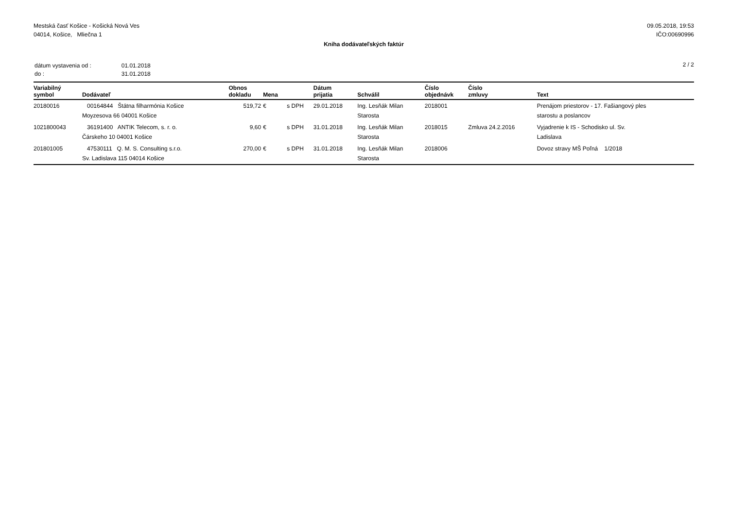Mestská časť Košice - Košická Nová Ves
04014, Košice, Mliečna 1
09.05.2018, 19:53
IČO:00690996
Kniha dodávateľských faktúr
| dátum vystavenia od : | 01.01.2018 |
| do : | 31.01.2018 |
2 / 2
| Variabilný symbol | Dodávateľ | Obnos dokladu | Mena | | Dátum prijatia | Schválil | Číslo objednávk | Číslo zmluvy | Text |
| --- | --- | --- | --- | --- | --- | --- | --- | --- | --- |
| 20180016 | 00164844 Štátna filharmónia Košice Moyzesova 66 04001 Košice | 519,72 | € | s DPH | 29.01.2018 | Ing. Lesňák Milan Starosta | 2018001 | | Prenájom priestorov - 17. Fašiangový ples starostu a poslancov |
| 1021800043 | 36191400 ANTIK Telecom, s. r. o. Čárskeho 10 04001 Košice | 9,60 | € | s DPH | 31.01.2018 | Ing. Lesňák Milan Starosta | 2018015 | Zmluva 24.2.2016 | Vyjadrenie k IS - Schodisko ul. Sv. Ladislava |
| 201801005 | 47530111 Q. M. S. Consulting s.r.o. Sv. Ladislava 115 04014 Košice | 270,00 | € | s DPH | 31.01.2018 | Ing. Lesňák Milan Starosta | 2018006 | | Dovoz stravy MŠ Poľná 1/2018 |